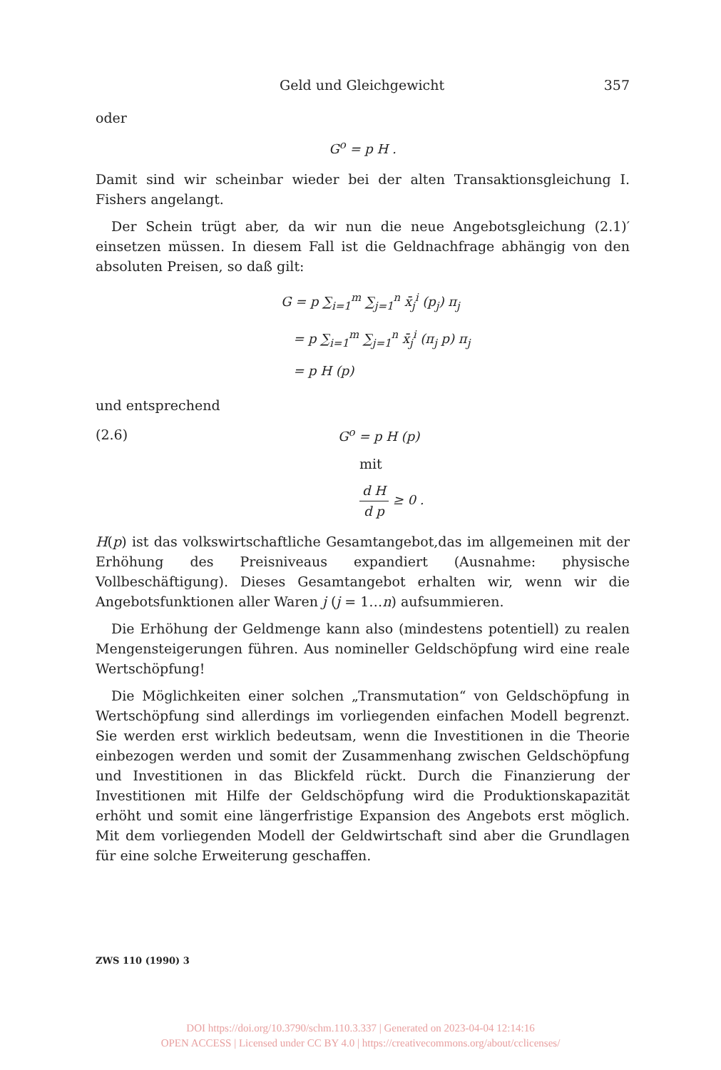Geld und Gleichgewicht 357
oder
G<sup>o</sup> = p H .
Damit sind wir scheinbar wieder bei der alten Transaktionsgleichung I. Fishers angelangt.
Der Schein trügt aber, da wir nun die neue Angebotsgleichung (2.1)′ einsetzen müssen. In diesem Fall ist die Geldnachfrage abhängig von den absoluten Preisen, so daß gilt:
G = p ∑<sub>i=1</sub><sup>m</sup> ∑<sub>j=1</sub><sup>n</sup> x̄<sub>j</sub><sup>i</sup> (p<sub>j</sub>) π<sub>j</sub>
= p ∑<sub>i=1</sub><sup>m</sup> ∑<sub>j=1</sub><sup>n</sup> x̄<sub>j</sub><sup>i</sup> (π<sub>j</sub> p) π<sub>j</sub>
= p H (p)
und entsprechend
(2.6) G<sup>o</sup> = p H (p)
mit
d H d p ≥ 0 .
H(p) ist das volkswirtschaftliche Gesamtangebot,das im allgemeinen mit der Erhöhung des Preisniveaus expandiert (Ausnahme: physische Vollbeschäftigung). Dieses Gesamtangebot erhalten wir, wenn wir die Angebotsfunktionen aller Waren j (j = 1…n) aufsummieren.
Die Erhöhung der Geldmenge kann also (mindestens potentiell) zu realen Mengensteigerungen führen. Aus nomineller Geldschöpfung wird eine reale Wertschöpfung!
Die Möglichkeiten einer solchen „Transmutation“ von Geldschöpfung in Wertschöpfung sind allerdings im vorliegenden einfachen Modell begrenzt. Sie werden erst wirklich bedeutsam, wenn die Investitionen in die Theorie einbezogen werden und somit der Zusammenhang zwischen Geldschöpfung und Investitionen in das Blickfeld rückt. Durch die Finanzierung der Investitionen mit Hilfe der Geldschöpfung wird die Produktionskapazität erhöht und somit eine längerfristige Expansion des Angebots erst möglich. Mit dem vorliegenden Modell der Geldwirtschaft sind aber die Grundlagen für eine solche Erweiterung geschaffen.
ZWS 110 (1990) 3
DOI https://doi.org/10.3790/schm.110.3.337 | Generated on 2023-04-04 12:14:16
OPEN ACCESS | Licensed under CC BY 4.0 | https://creativecommons.org/about/cclicenses/